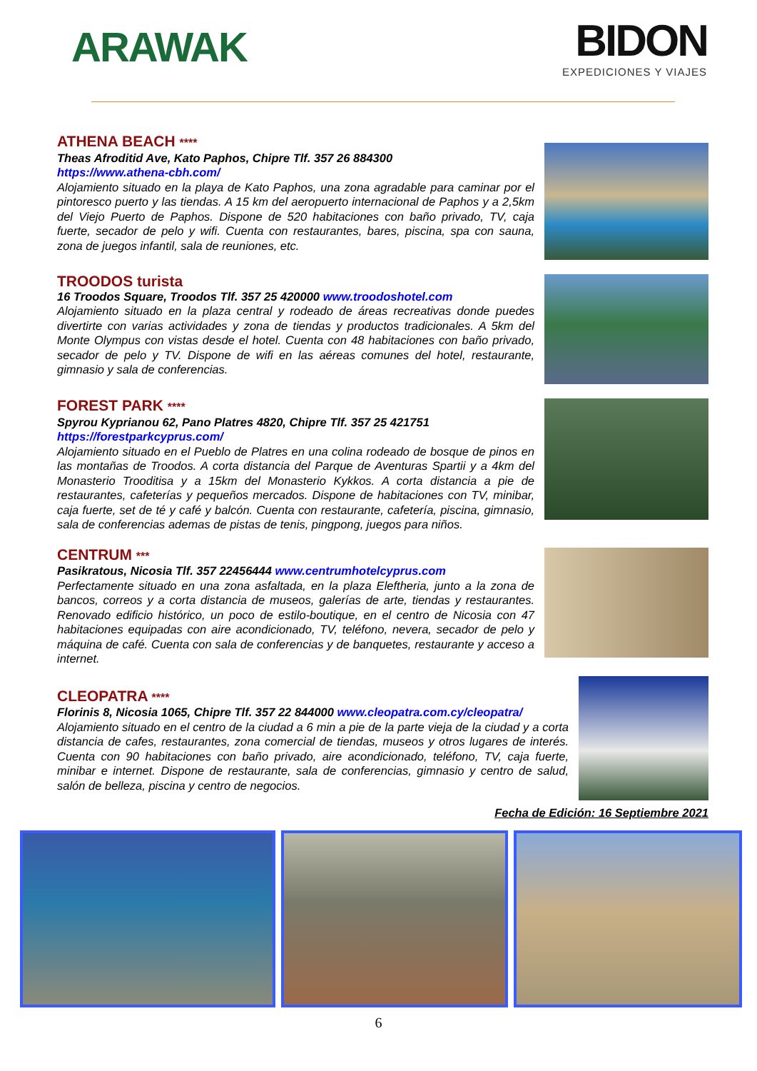ARAWAK
BIDON
EXPEDICIONES Y VIAJES
ATHENA BEACH ****
Theas Afroditid Ave, Kato Paphos, Chipre Tlf. 357 26 884300
https://www.athena-cbh.com/
Alojamiento situado en la playa de Kato Paphos, una zona agradable para caminar por el pintoresco puerto y las tiendas. A 15 km del aeropuerto internacional de Paphos y a 2,5km del Viejo Puerto de Paphos. Dispone de 520 habitaciones con baño privado, TV, caja fuerte, secador de pelo y wifi. Cuenta con restaurantes, bares, piscina, spa con sauna, zona de juegos infantil, sala de reuniones, etc.
TROODOS turista
16 Troodos Square, Troodos Tlf. 357 25 420000 www.troodoshotel.com
Alojamiento situado en la plaza central y rodeado de áreas recreativas donde puedes divertirte con varias actividades y zona de tiendas y productos tradicionales. A 5km del Monte Olympus con vistas desde el hotel. Cuenta con 48 habitaciones con baño privado, secador de pelo y TV. Dispone de wifi en las aéreas comunes del hotel, restaurante, gimnasio y sala de conferencias.
FOREST PARK ****
Spyrou Kyprianou 62, Pano Platres 4820, Chipre Tlf. 357 25 421751
https://forestparkcyprus.com/
Alojamiento situado en el Pueblo de Platres en una colina rodeado de bosque de pinos en las montañas de Troodos. A corta distancia del Parque de Aventuras Spartii y a 4km del Monasterio Trooditisa y a 15km del Monasterio Kykkos. A corta distancia a pie de restaurantes, cafeterías y pequeños mercados. Dispone de habitaciones con TV, minibar, caja fuerte, set de té y café y balcón. Cuenta con restaurante, cafetería, piscina, gimnasio, sala de conferencias ademas de pistas de tenis, pingpong, juegos para niños.
CENTRUM ***
Pasikratous, Nicosia Tlf. 357 22456444 www.centrumhotelcyprus.com
Perfectamente situado en una zona asfaltada, en la plaza Eleftheria, junto a la zona de bancos, correos y a corta distancia de museos, galerías de arte, tiendas y restaurantes. Renovado edificio histórico, un poco de estilo-boutique, en el centro de Nicosia con 47 habitaciones equipadas con aire acondicionado, TV, teléfono, nevera, secador de pelo y máquina de café. Cuenta con sala de conferencias y de banquetes, restaurante y acceso a internet.
CLEOPATRA ****
Florinis 8, Nicosia 1065, Chipre Tlf. 357 22 844000 www.cleopatra.com.cy/cleopatra/
Alojamiento situado en el centro de la ciudad a 6 min a pie de la parte vieja de la ciudad y a corta distancia de cafes, restaurantes, zona comercial de tiendas, museos y otros lugares de interés. Cuenta con 90 habitaciones con baño privado, aire acondicionado, teléfono, TV, caja fuerte, minibar e internet. Dispone de restaurante, sala de conferencias, gimnasio y centro de salud, salón de belleza, piscina y centro de negocios.
Fecha de Edición: 16 Septiembre 2021
6